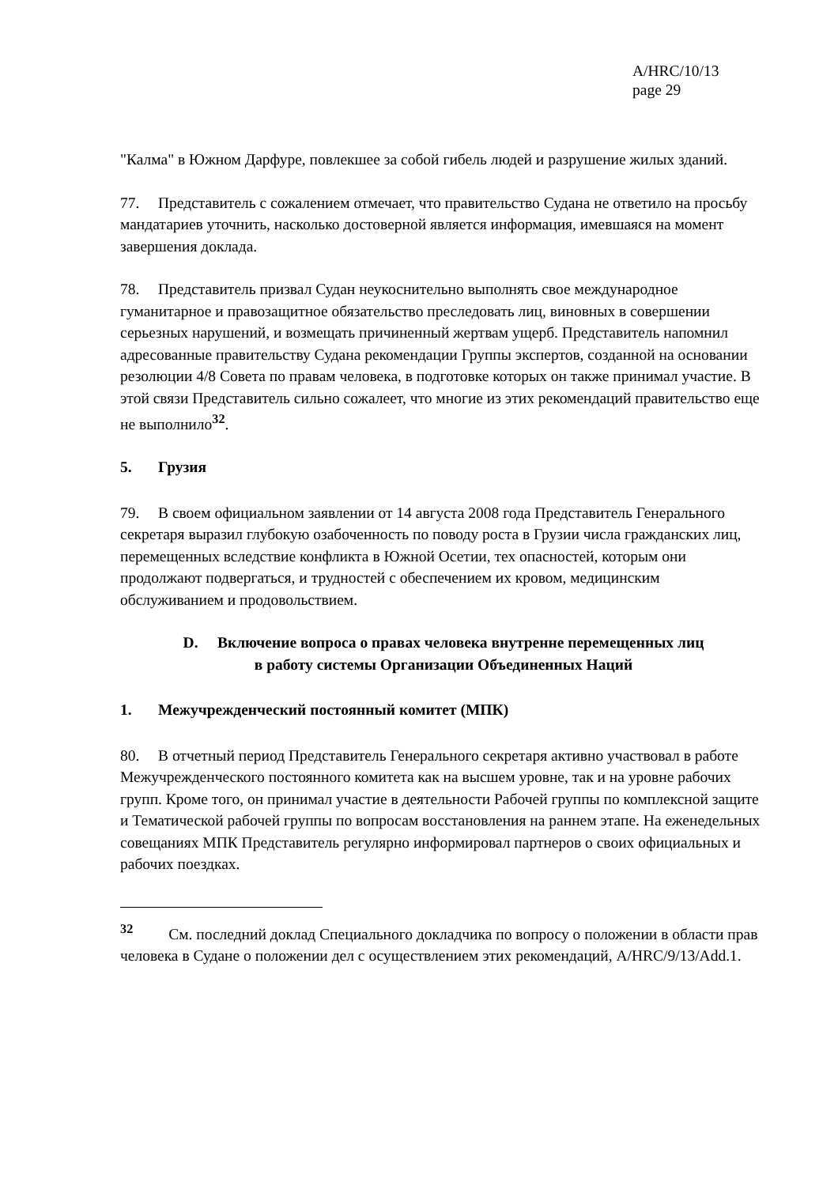A/HRC/10/13
page 29
"Калма" в Южном Дарфуре, повлекшее за собой гибель людей и разрушение жилых зданий.
77. Представитель с сожалением отмечает, что правительство Судана не ответило на просьбу мандатариев уточнить, насколько достоверной является информация, имевшаяся на момент завершения доклада.
78. Представитель призвал Судан неукоснительно выполнять свое международное гуманитарное и правозащитное обязательство преследовать лиц, виновных в совершении серьезных нарушений, и возмещать причиненный жертвам ущерб. Представитель напомнил адресованные правительству Судана рекомендации Группы экспертов, созданной на основании резолюции 4/8 Совета по правам человека, в подготовке которых он также принимал участие. В этой связи Представитель сильно сожалеет, что многие из этих рекомендаций правительство еще не выполнило<sup>32</sup>.
5. Грузия
79. В своем официальном заявлении от 14 августа 2008 года Представитель Генерального секретаря выразил глубокую озабоченность по поводу роста в Грузии числа гражданских лиц, перемещенных вследствие конфликта в Южной Осетии, тех опасностей, которым они продолжают подвергаться, и трудностей с обеспечением их кровом, медицинским обслуживанием и продовольствием.
D. Включение вопроса о правах человека внутренне перемещенных лиц
в работу системы Организации Объединенных Наций
1. Межучрежденческий постоянный комитет (МПК)
80. В отчетный период Представитель Генерального секретаря активно участвовал в работе Межучрежденческого постоянного комитета как на высшем уровне, так и на уровне рабочих групп. Кроме того, он принимал участие в деятельности Рабочей группы по комплексной защите и Тематической рабочей группы по вопросам восстановления на раннем этапе. На еженедельных совещаниях МПК Представитель регулярно информировал партнеров о своих официальных и рабочих поездках.
<sup>32</sup> См. последний доклад Специального докладчика по вопросу о положении в области прав человека в Судане о положении дел с осуществлением этих рекомендаций, A/HRC/9/13/Add.1.